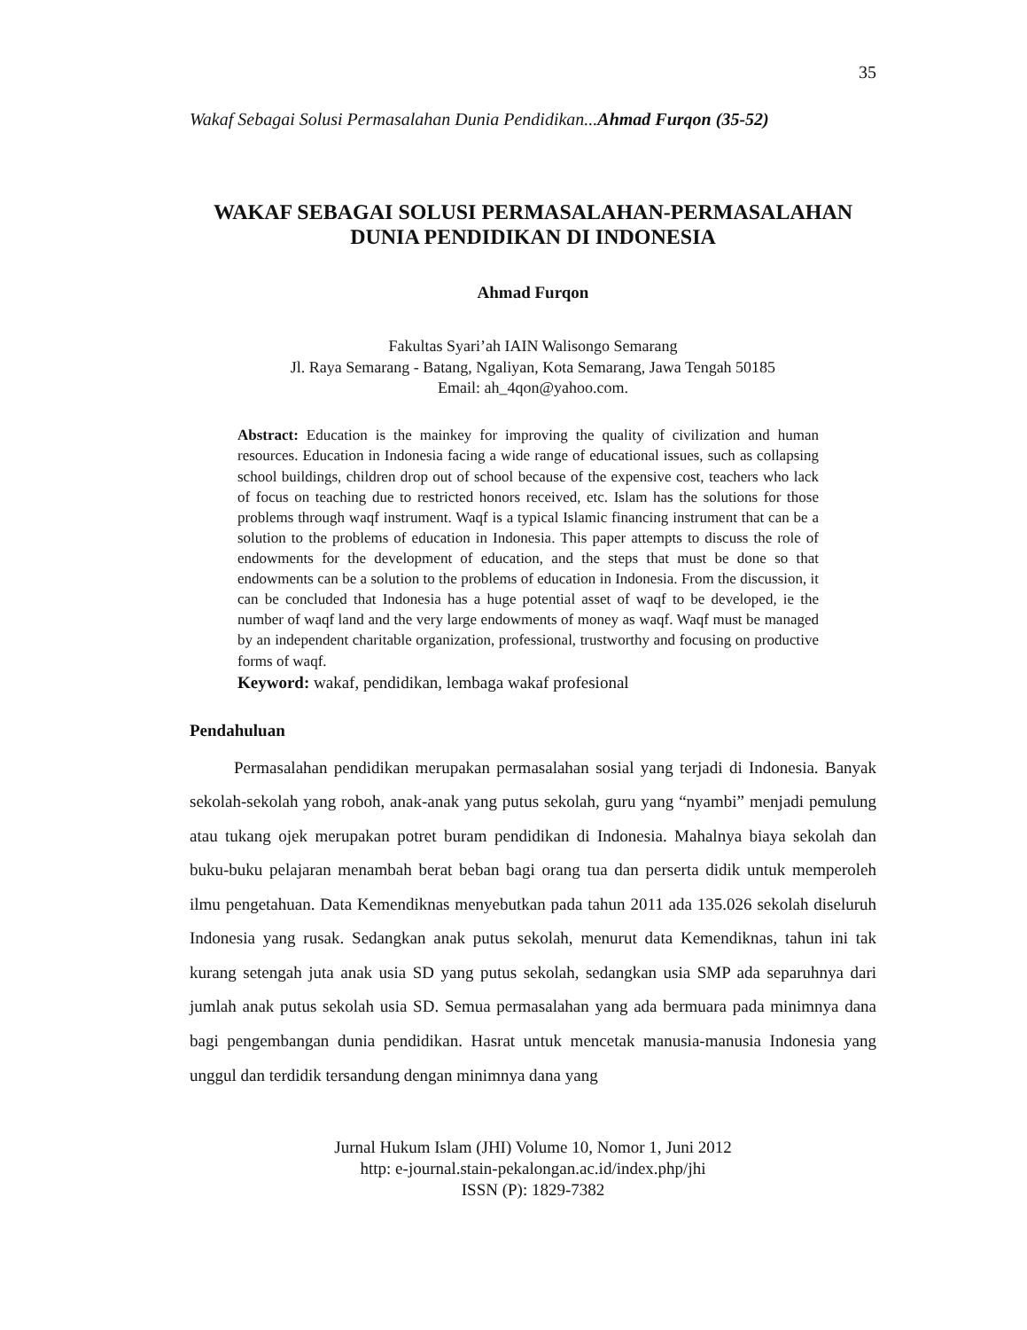35
Wakaf Sebagai Solusi Permasalahan Dunia Pendidikan...Ahmad Furqon (35-52)
WAKAF SEBAGAI SOLUSI PERMASALAHAN-PERMASALAHAN
DUNIA PENDIDIKAN DI INDONESIA
Ahmad Furqon
Fakultas Syari’ah IAIN Walisongo Semarang
Jl. Raya Semarang - Batang, Ngaliyan, Kota Semarang, Jawa Tengah 50185
Email: ah_4qon@yahoo.com.
Abstract: Education is the mainkey for improving the quality of civilization and human resources. Education in Indonesia facing a wide range of educational issues, such as collapsing school buildings, children drop out of school because of the expensive cost, teachers who lack of focus on teaching due to restricted honors received, etc. Islam has the solutions for those problems through waqf instrument. Waqf is a typical Islamic financing instrument that can be a solution to the problems of education in Indonesia. This paper attempts to discuss the role of endowments for the development of education, and the steps that must be done so that endowments can be a solution to the problems of education in Indonesia. From the discussion, it can be concluded that Indonesia has a huge potential asset of waqf to be developed, ie the number of waqf land and the very large endowments of money as waqf. Waqf must be managed by an independent charitable organization, professional, trustworthy and focusing on productive forms of waqf.
Keyword: wakaf, pendidikan, lembaga wakaf profesional
Pendahuluan
Permasalahan pendidikan merupakan permasalahan sosial yang terjadi di Indonesia. Banyak sekolah-sekolah yang roboh, anak-anak yang putus sekolah, guru yang “nyambi” menjadi pemulung atau tukang ojek merupakan potret buram pendidikan di Indonesia. Mahalnya biaya sekolah dan buku-buku pelajaran menambah berat beban bagi orang tua dan perserta didik untuk memperoleh ilmu pengetahuan. Data Kemendiknas menyebutkan pada tahun 2011 ada 135.026 sekolah diseluruh Indonesia yang rusak. Sedangkan anak putus sekolah, menurut data Kemendiknas, tahun ini tak kurang setengah juta anak usia SD yang putus sekolah, sedangkan usia SMP ada separuhnya dari jumlah anak putus sekolah usia SD. Semua permasalahan yang ada bermuara pada minimnya dana bagi pengembangan dunia pendidikan. Hasrat untuk mencetak manusia-manusia Indonesia yang unggul dan terdidik tersandung dengan minimnya dana yang
Jurnal Hukum Islam (JHI) Volume 10, Nomor 1, Juni 2012
http: e-journal.stain-pekalongan.ac.id/index.php/jhi
ISSN (P): 1829-7382